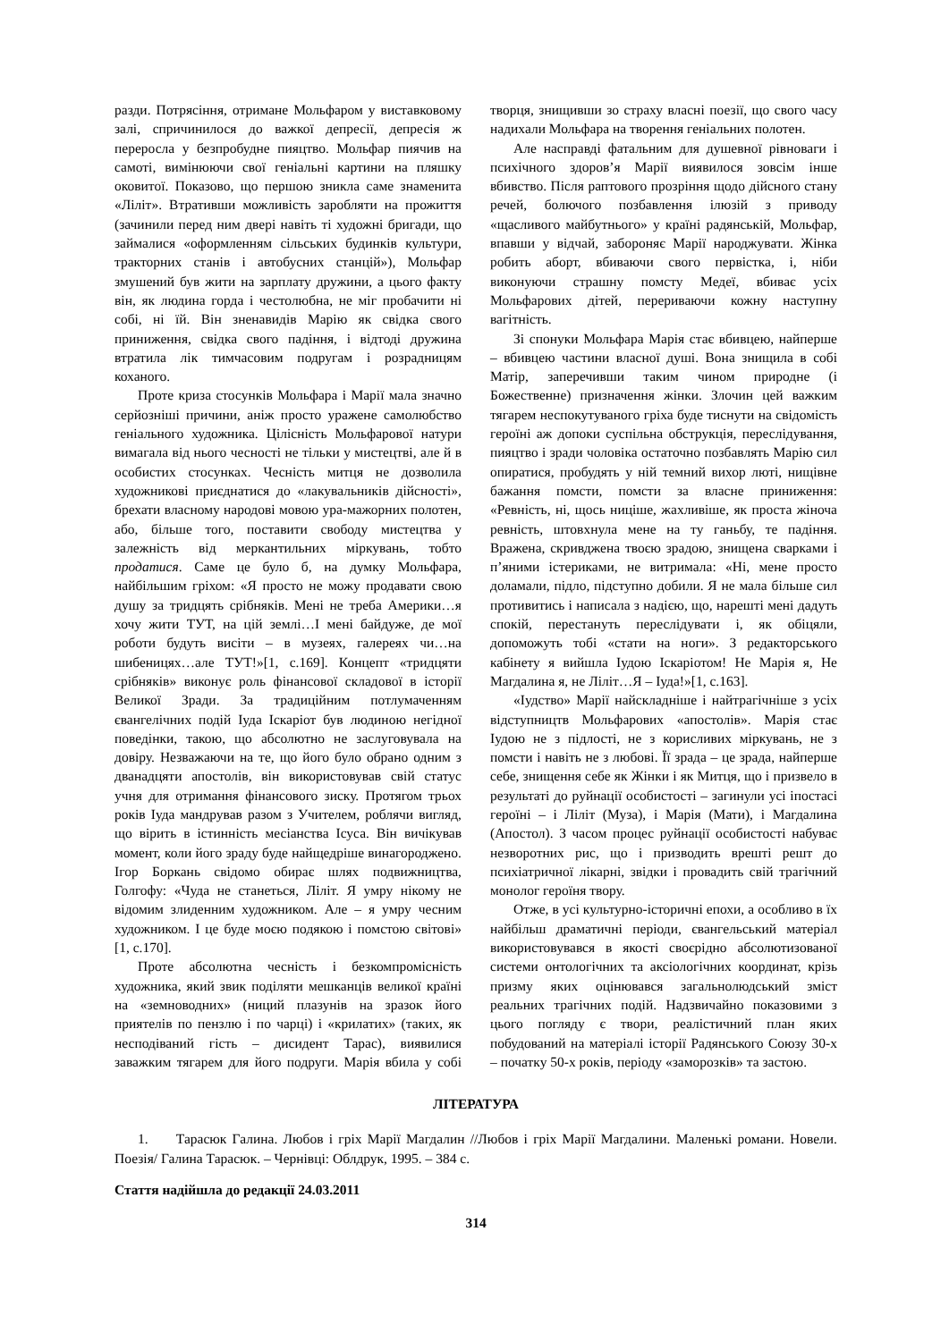разди. Потрясіння, отримане Мольфаром у виставковому залі, спричинилося до важкої депресії, депресія ж переросла у безпробудне пияцтво. Мольфар пиячив на самоті, вимінюючи свої геніальні картини на пляшку оковитої. Показово, що першою зникла саме знаменита «Ліліт». Втративши можливість заробляти на прожиття (зачинили перед ним двері навіть ті художні бригади, що займалися «оформленням сільських будинків культури, тракторних станів і автобусних станцій»), Мольфар змушений був жити на зарплату дружини, а цього факту він, як людина горда і честолюбна, не міг пробачити ні собі, ні їй. Він зненавидів Марію як свідка свого приниження, свідка свого падіння, і відтоді дружина втратила лік тимчасовим подругам і розрадницям коханого.
Проте криза стосунків Мольфара і Марії мала значно серйозніші причини, аніж просто уражене самолюбство геніального художника. Цілісність Мольфарової натури вимагала від нього чесності не тільки у мистецтві, але й в особистих стосунках. Чесність митця не дозволила художникові приєднатися до «лакувальників дійсності», брехати власному народові мовою ура-мажорних полотен, або, більше того, поставити свободу мистецтва у залежність від меркантильних міркувань, тобто продатися. Саме це було б, на думку Мольфара, найбільшим гріхом: «Я просто не можу продавати свою душу за тридцять срібняків. Мені не треба Америки…я хочу жити ТУТ, на цій землі…І мені байдуже, де мої роботи будуть висіти – в музеях, галереях чи…на шибеницях…але ТУТ!»[1, с.169]. Концепт «тридцяти срібняків» виконує роль фінансової складової в історії Великої Зради. За традиційним потлумаченням євангелічних подій Іуда Іскаріот був людиною негідної поведінки, такою, що абсолютно не заслуговувала на довіру. Незважаючи на те, що його було обрано одним з дванадцяти апостолів, він використовував свій статус учня для отримання фінансового зиску. Протягом трьох років Іуда мандрував разом з Учителем, роблячи вигляд, що вірить в істинність месіанства Ісуса. Він вичікував момент, коли його зраду буде найщедріше винагороджено. Ігор Боркань свідомо обирає шлях подвижництва, Голгофу: «Чуда не станеться, Ліліт. Я умру нікому не відомим злиденним художником. Але – я умру чесним художником. І це буде моєю подякою і помстою світові» [1, с.170].
Проте абсолютна чесність і безкомпромісність художника, який звик поділяти мешканців великої країні на «земноводних» (ниций плазунів на зразок його приятелів по пензлю і по чарці) і «крилатих» (таких, як несподіваний гість – дисидент Тарас), виявилися заважким тягарем для його подруги. Марія вбила у собі творця, знищивши зо страху власні поезії, що свого часу надихали Мольфара на творення геніальних полотен.
Але насправді фатальним для душевної рівноваги і психічного здоров’я Марії виявилося зовсім інше вбивство. Після раптового прозріння щодо дійсного стану речей, болючого позбавлення ілюзій з приводу «щасливого майбутнього» у країні радянській, Мольфар, впавши у відчай, забороняє Марії народжувати. Жінка робить аборт, вбиваючи свого первістка, і, ніби виконуючи страшну помсту Медеї, вбиває усіх Мольфарових дітей, перериваючи кожну наступну вагітність.
Зі спонуки Мольфара Марія стає вбивцею, найперше – вбивцею частини власної душі. Вона знищила в собі Матір, заперечивши таким чином природне (і Божественне) призначення жінки. Злочин цей важким тягарем неспокутуваного гріха буде тиснути на свідомість героїні аж допоки суспільна обструкція, переслідування, пияцтво і зради чоловіка остаточно позбавлять Марію сил опиратися, пробудять у ній темний вихор люті, нищівне бажання помсти, помсти за власне приниження: «Ревність, ні, щось ниціше, жахливіше, як проста жіноча ревність, штовхнула мене на ту ганьбу, те падіння. Вражена, скривджена твоєю зрадою, знищена сварками і п’яними істериками, не витримала: «Ні, мене просто доламали, підло, підступно добили. Я не мала більше сил противитись і написала з надією, що, нарешті мені дадуть спокій, перестануть переслідувати і, як обіцяли, допоможуть тобі «стати на ноги». З редакторського кабінету я вийшла Іудою Іскаріотом! Не Марія я, Не Магдалина я, не Ліліт…Я – Іуда!»[1, с.163].
«Іудство» Марії найскладніше і найтрагічніше з усіх відступництв Мольфарових «апостолів». Марія стає Іудою не з підлості, не з корисливих міркувань, не з помсти і навіть не з любові. Її зрада – це зрада, найперше себе, знищення себе як Жінки і як Митця, що і призвело в результаті до руйнації особистості – загинули усі іпостасі героїні – і Ліліт (Муза), і Марія (Мати), і Магдалина (Апостол). З часом процес руйнації особистості набуває незворотних рис, що і призводить врешті решт до психіатричної лікарні, звідки і провадить свій трагічний монолог героїня твору.
Отже, в усі культурно-історичні епохи, а особливо в їх найбільш драматичні періоди, євангельський матеріал використовувався в якості своєрідно абсолютизованої системи онтологічних та аксіологічних координат, крізь призму яких оцінювався загальнолюдський зміст реальних трагічних подій. Надзвичайно показовими з цього погляду є твори, реалістичний план яких побудований на матеріалі історії Радянського Союзу 30-х – початку 50-х років, періоду «заморозків» та застою.
ЛІТЕРАТУРА
1. Тарасюк Галина. Любов і гріх Марії Магдалин //Любов і гріх Марії Магдалини. Маленькі романи. Новели. Поезія/ Галина Тарасюк. – Чернівці: Облдрук, 1995. – 384 с.
Стаття надійшла до редакції 24.03.2011
314